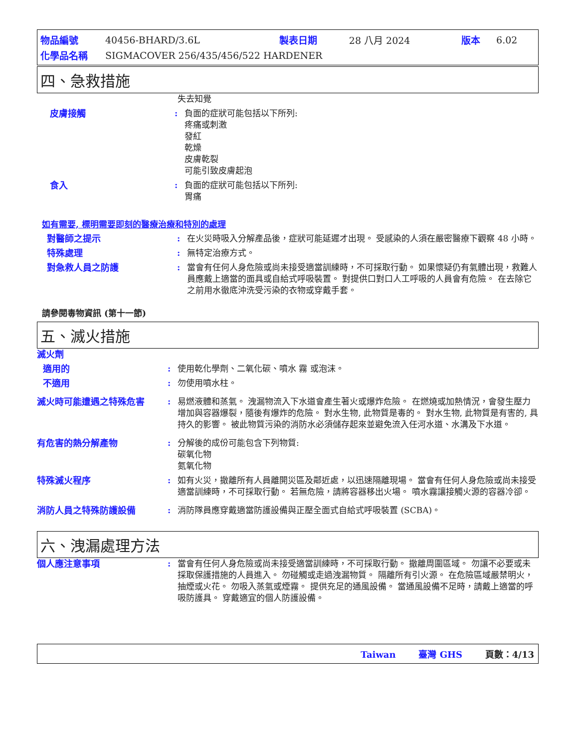| 物品編號 | 40456-BHARD/3.6L | 製表日期 | 28 八月 2024 | 版本 | 6.02 |
| 化學品名稱 | SIGMACOVER 256/435/456/522 HARDENER | | | | |
四、急救措施
失去知覺
皮膚接觸 : 負面的症狀可能包括以下所列:
疼痛或刺激
發紅
乾燥
皮膚乾裂
可能引致皮膚起泡
食入 : 負面的症狀可能包括以下所列:
胃痛
如有需要, 標明需要即刻的醫療治療和特別的處理
對醫師之提示 : 在火災時吸入分解產品後，症狀可能延遲才出現。 受感染的人須在嚴密醫療下觀察 48 小時。
特殊處理 : 無特定治療方式。
對急救人員之防護 : 當會有任何人身危險或尚未接受適當訓練時，不可採取行動。 如果懷疑仍有氣體出現，救難人員應戴上適當的面具或自給式呼吸裝置。 對提供口對口人工呼吸的人員會有危險。 在去除它之前用水徹底沖洗受污染的衣物或穿戴手套。
請參閱毒物資訊 (第十一節)
五、滅火措施
滅火劑
適用的 : 使用乾化學劑、二氧化碳、噴水 霧 或泡沫。
不適用 : 勿使用噴水柱。
滅火時可能遭遇之特殊危害 : 易燃液體和蒸氣。 洩漏物流入下水道會產生著火或爆炸危險。 在燃燒或加熱情況，會發生壓力增加與容器爆裂，隨後有爆炸的危險。 對水生物, 此物質是毒的。 對水生物, 此物質是有害的, 具持久的影響。 被此物質污染的消防水必須儲存起來並避免流入任河水道、水溝及下水道。
有危害的熱分解產物 : 分解後的成份可能包含下列物質:
碳氧化物
氮氧化物
特殊滅火程序 : 如有火災，撤離所有人員離開災區及鄰近處，以迅速隔離現場。 當會有任何人身危險或尚未接受適當訓練時，不可採取行動。 若無危險，請將容器移出火場。 噴水霧讓接觸火源的容器冷卻。
消防人員之特殊防護設備 : 消防隊員應穿戴適當防護設備與正壓全面式自給式呼吸裝置 (SCBA)。
六、洩漏處理方法
個人應注意事項 : 當會有任何人身危險或尚未接受適當訓練時，不可採取行動。 撤離周圍區域。 勿讓不必要或未採取保護措施的人員進入。 勿碰觸或走過洩漏物質。 隔離所有引火源。 在危險區域嚴禁明火，抽煙或火花。 勿吸入蒸氣或煙霧。 提供充足的通風設備。 當通風設備不足時，請戴上適當的呼吸防護具。 穿戴適宜的個人防護設備。
Taiwan 臺灣 GHS 頁數：4/13